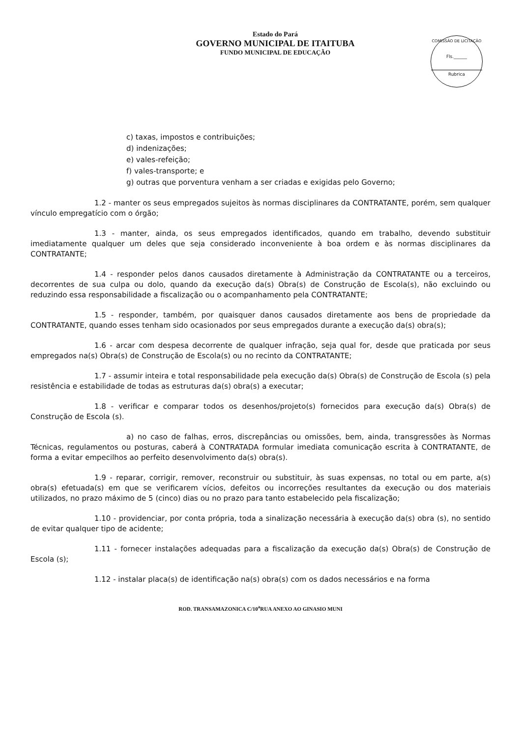Estado do Pará
GOVERNO MUNICIPAL DE ITAITUBA
FUNDO MUNICIPAL DE EDUCAÇÃO
COMISSÃO DE LICITAÇÃO
Fls.______
Rubrica
c) taxas, impostos e contribuições;
d) indenizações;
e) vales-refeição;
f) vales-transporte; e
g) outras que porventura venham a ser criadas e exigidas pelo Governo;
1.2 - manter os seus empregados sujeitos às normas disciplinares da CONTRATANTE, porém, sem qualquer vínculo empregatício com o órgão;
1.3 - manter, ainda, os seus empregados identificados, quando em trabalho, devendo substituir imediatamente qualquer um deles que seja considerado inconveniente à boa ordem e às normas disciplinares da CONTRATANTE;
1.4 - responder pelos danos causados diretamente à Administração da CONTRATANTE ou a terceiros, decorrentes de sua culpa ou dolo, quando da execução da(s) Obra(s) de Construção de Escola(s), não excluindo ou reduzindo essa responsabilidade a fiscalização ou o acompanhamento pela CONTRATANTE;
1.5 - responder, também, por quaisquer danos causados diretamente aos bens de propriedade da CONTRATANTE, quando esses tenham sido ocasionados por seus empregados durante a execução da(s) obra(s);
1.6 - arcar com despesa decorrente de qualquer infração, seja qual for, desde que praticada por seus empregados na(s) Obra(s) de Construção de Escola(s) ou no recinto da CONTRATANTE;
1.7 - assumir inteira e total responsabilidade pela execução da(s) Obra(s) de Construção de Escola (s) pela resistência e estabilidade de todas as estruturas da(s) obra(s) a executar;
1.8 - verificar e comparar todos os desenhos/projeto(s) fornecidos para execução da(s) Obra(s) de Construção de Escola (s).
a) no caso de falhas, erros, discrepâncias ou omissões, bem, ainda, transgressões às Normas Técnicas, regulamentos ou posturas, caberá à CONTRATADA formular imediata comunicação escrita à CONTRATANTE, de forma a evitar empecilhos ao perfeito desenvolvimento da(s) obra(s).
1.9 - reparar, corrigir, remover, reconstruir ou substituir, às suas expensas, no total ou em parte, a(s) obra(s) efetuada(s) em que se verificarem vícios, defeitos ou incorreções resultantes da execução ou dos materiais utilizados, no prazo máximo de 5 (cinco) dias ou no prazo para tanto estabelecido pela fiscalização;
1.10 - providenciar, por conta própria, toda a sinalização necessária à execução da(s) obra (s), no sentido de evitar qualquer tipo de acidente;
1.11 - fornecer instalações adequadas para a fiscalização da execução da(s) Obra(s) de Construção de Escola (s);
1.12 - instalar placa(s) de identificação na(s) obra(s) com os dados necessários e na forma
ROD. TRANSAMAZONICA C/10<sup>a</sup>RUA ANEXO AO GINASIO MUNI